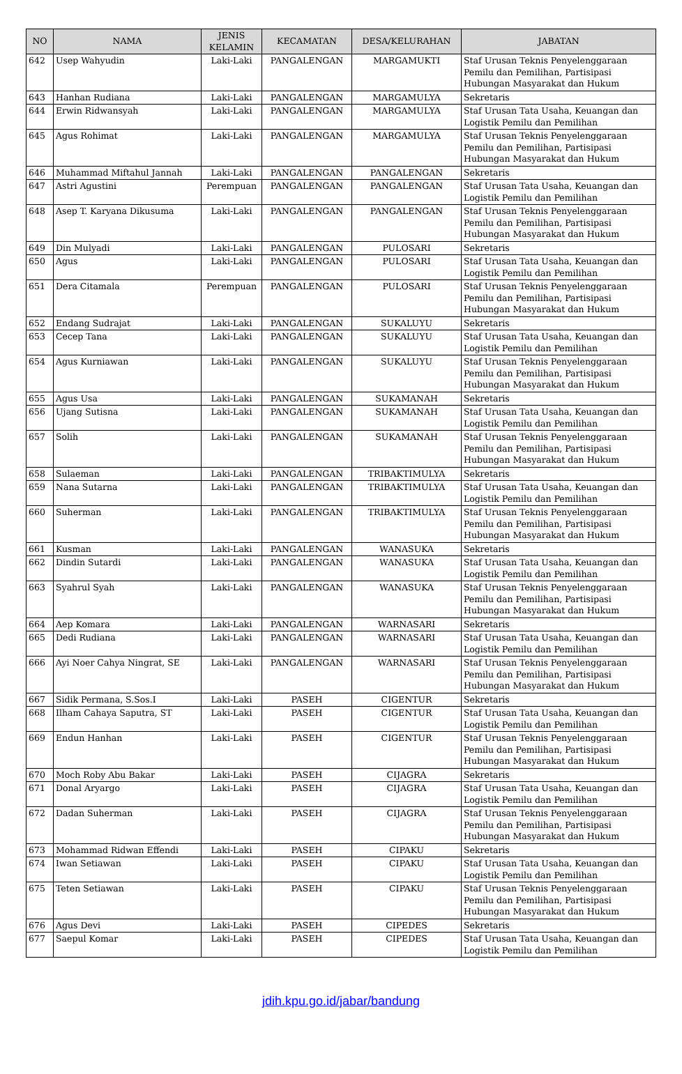| NO | NAMA | JENIS KELAMIN | KECAMATAN | DESA/KELURAHAN | JABATAN |
| --- | --- | --- | --- | --- | --- |
| 642 | Usep Wahyudin | Laki-Laki | PANGALENGAN | MARGAMUKTI | Staf Urusan Teknis Penyelenggaraan Pemilu dan Pemilihan, Partisipasi Hubungan Masyarakat dan Hukum |
| 643 | Hanhan Rudiana | Laki-Laki | PANGALENGAN | MARGAMULYA | Sekretaris |
| 644 | Erwin Ridwansyah | Laki-Laki | PANGALENGAN | MARGAMULYA | Staf Urusan Tata Usaha, Keuangan dan Logistik Pemilu dan Pemilihan |
| 645 | Agus Rohimat | Laki-Laki | PANGALENGAN | MARGAMULYA | Staf Urusan Teknis Penyelenggaraan Pemilu dan Pemilihan, Partisipasi Hubungan Masyarakat dan Hukum |
| 646 | Muhammad Miftahul Jannah | Laki-Laki | PANGALENGAN | PANGALENGAN | Sekretaris |
| 647 | Astri Agustini | Perempuan | PANGALENGAN | PANGALENGAN | Staf Urusan Tata Usaha, Keuangan dan Logistik Pemilu dan Pemilihan |
| 648 | Asep T. Karyana Dikusuma | Laki-Laki | PANGALENGAN | PANGALENGAN | Staf Urusan Teknis Penyelenggaraan Pemilu dan Pemilihan, Partisipasi Hubungan Masyarakat dan Hukum |
| 649 | Din Mulyadi | Laki-Laki | PANGALENGAN | PULOSARI | Sekretaris |
| 650 | Agus | Laki-Laki | PANGALENGAN | PULOSARI | Staf Urusan Tata Usaha, Keuangan dan Logistik Pemilu dan Pemilihan |
| 651 | Dera Citamala | Perempuan | PANGALENGAN | PULOSARI | Staf Urusan Teknis Penyelenggaraan Pemilu dan Pemilihan, Partisipasi Hubungan Masyarakat dan Hukum |
| 652 | Endang Sudrajat | Laki-Laki | PANGALENGAN | SUKALUYU | Sekretaris |
| 653 | Cecep Tana | Laki-Laki | PANGALENGAN | SUKALUYU | Staf Urusan Tata Usaha, Keuangan dan Logistik Pemilu dan Pemilihan |
| 654 | Agus Kurniawan | Laki-Laki | PANGALENGAN | SUKALUYU | Staf Urusan Teknis Penyelenggaraan Pemilu dan Pemilihan, Partisipasi Hubungan Masyarakat dan Hukum |
| 655 | Agus Usa | Laki-Laki | PANGALENGAN | SUKAMANAH | Sekretaris |
| 656 | Ujang Sutisna | Laki-Laki | PANGALENGAN | SUKAMANAH | Staf Urusan Tata Usaha, Keuangan dan Logistik Pemilu dan Pemilihan |
| 657 | Solih | Laki-Laki | PANGALENGAN | SUKAMANAH | Staf Urusan Teknis Penyelenggaraan Pemilu dan Pemilihan, Partisipasi Hubungan Masyarakat dan Hukum |
| 658 | Sulaeman | Laki-Laki | PANGALENGAN | TRIBAKTIMULYA | Sekretaris |
| 659 | Nana Sutarna | Laki-Laki | PANGALENGAN | TRIBAKTIMULYA | Staf Urusan Tata Usaha, Keuangan dan Logistik Pemilu dan Pemilihan |
| 660 | Suherman | Laki-Laki | PANGALENGAN | TRIBAKTIMULYA | Staf Urusan Teknis Penyelenggaraan Pemilu dan Pemilihan, Partisipasi Hubungan Masyarakat dan Hukum |
| 661 | Kusman | Laki-Laki | PANGALENGAN | WANASUKA | Sekretaris |
| 662 | Dindin Sutardi | Laki-Laki | PANGALENGAN | WANASUKA | Staf Urusan Tata Usaha, Keuangan dan Logistik Pemilu dan Pemilihan |
| 663 | Syahrul Syah | Laki-Laki | PANGALENGAN | WANASUKA | Staf Urusan Teknis Penyelenggaraan Pemilu dan Pemilihan, Partisipasi Hubungan Masyarakat dan Hukum |
| 664 | Aep Komara | Laki-Laki | PANGALENGAN | WARNASARI | Sekretaris |
| 665 | Dedi Rudiana | Laki-Laki | PANGALENGAN | WARNASARI | Staf Urusan Tata Usaha, Keuangan dan Logistik Pemilu dan Pemilihan |
| 666 | Ayi Noer Cahya Ningrat, SE | Laki-Laki | PANGALENGAN | WARNASARI | Staf Urusan Teknis Penyelenggaraan Pemilu dan Pemilihan, Partisipasi Hubungan Masyarakat dan Hukum |
| 667 | Sidik Permana, S.Sos.I | Laki-Laki | PASEH | CIGENTUR | Sekretaris |
| 668 | Ilham Cahaya Saputra, ST | Laki-Laki | PASEH | CIGENTUR | Staf Urusan Tata Usaha, Keuangan dan Logistik Pemilu dan Pemilihan |
| 669 | Endun Hanhan | Laki-Laki | PASEH | CIGENTUR | Staf Urusan Teknis Penyelenggaraan Pemilu dan Pemilihan, Partisipasi Hubungan Masyarakat dan Hukum |
| 670 | Moch Roby Abu Bakar | Laki-Laki | PASEH | CIJAGRA | Sekretaris |
| 671 | Donal Aryargo | Laki-Laki | PASEH | CIJAGRA | Staf Urusan Tata Usaha, Keuangan dan Logistik Pemilu dan Pemilihan |
| 672 | Dadan Suherman | Laki-Laki | PASEH | CIJAGRA | Staf Urusan Teknis Penyelenggaraan Pemilu dan Pemilihan, Partisipasi Hubungan Masyarakat dan Hukum |
| 673 | Mohammad Ridwan Effendi | Laki-Laki | PASEH | CIPAKU | Sekretaris |
| 674 | Iwan Setiawan | Laki-Laki | PASEH | CIPAKU | Staf Urusan Tata Usaha, Keuangan dan Logistik Pemilu dan Pemilihan |
| 675 | Teten Setiawan | Laki-Laki | PASEH | CIPAKU | Staf Urusan Teknis Penyelenggaraan Pemilu dan Pemilihan, Partisipasi Hubungan Masyarakat dan Hukum |
| 676 | Agus Devi | Laki-Laki | PASEH | CIPEDES | Sekretaris |
| 677 | Saepul Komar | Laki-Laki | PASEH | CIPEDES | Staf Urusan Tata Usaha, Keuangan dan Logistik Pemilu dan Pemilihan |
jdih.kpu.go.id/jabar/bandung